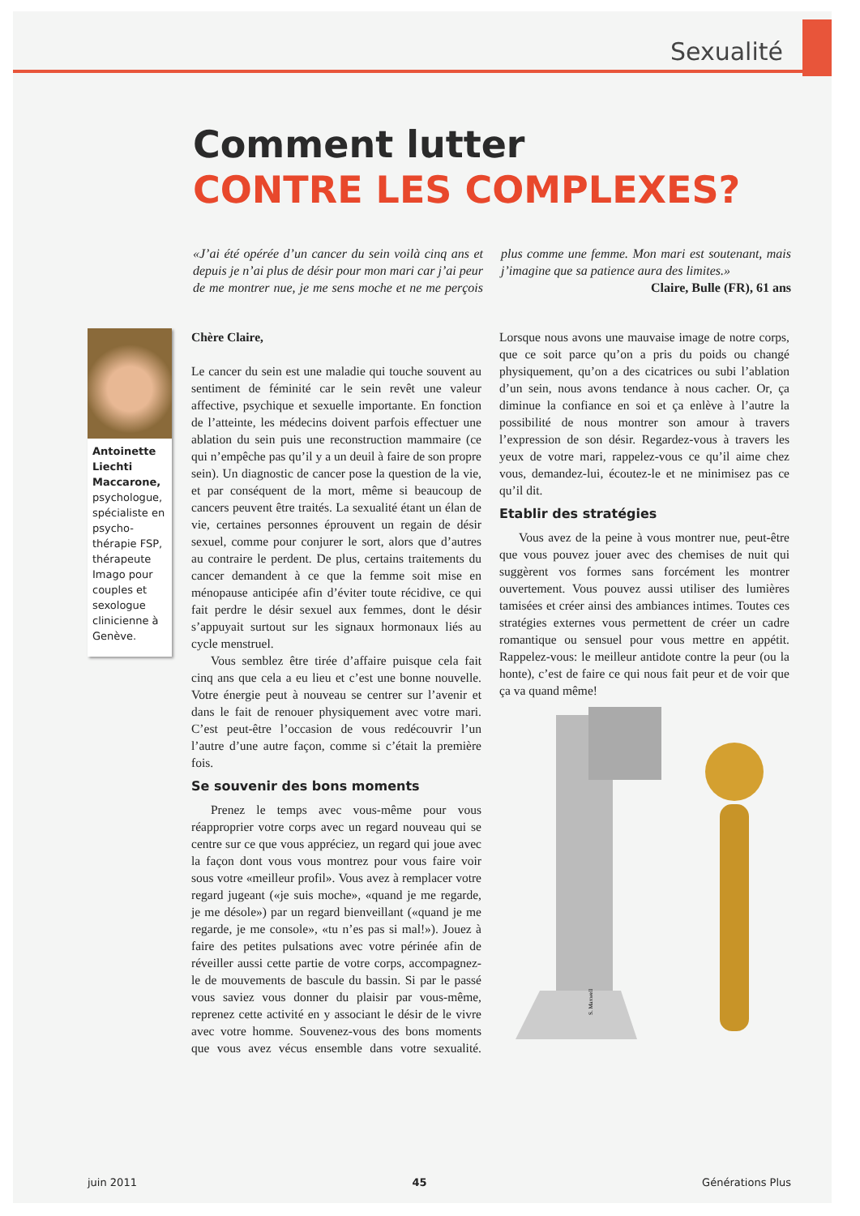Sexualité
Comment lutter
CONTRE LES COMPLEXES?
«J’ai été opérée d’un cancer du sein voilà cinq ans et depuis je n’ai plus de désir pour mon mari car j’ai peur de me montrer nue, je me sens moche et ne me perçois plus comme une femme. Mon mari est soutenant, mais j’imagine que sa patience aura des limites.» Claire, Bulle (FR), 61 ans
Antoinette Liechti Maccarone, psychologue, spécialiste en psycho-thérapie FSP, thérapeute Imago pour couples et sexologue clinicienne à Genève.
Chère Claire,
Le cancer du sein est une maladie qui touche souvent au sentiment de féminité car le sein revêt une valeur affective, psychique et sexuelle importante. En fonction de l’atteinte, les médecins doivent parfois effectuer une ablation du sein puis une reconstruction mammaire (ce qui n’empêche pas qu’il y a un deuil à faire de son propre sein). Un diagnostic de cancer pose la question de la vie, et par conséquent de la mort, même si beaucoup de cancers peuvent être traités. La sexualité étant un élan de vie, certaines personnes éprouvent un regain de désir sexuel, comme pour conjurer le sort, alors que d’autres au contraire le perdent. De plus, certains traitements du cancer demandent à ce que la femme soit mise en ménopause anticipée afin d’éviter toute récidive, ce qui fait perdre le désir sexuel aux femmes, dont le désir s’appuyait surtout sur les signaux hormonaux liés au cycle menstruel.
Vous semblez être tirée d’affaire puisque cela fait cinq ans que cela a eu lieu et c’est une bonne nouvelle. Votre énergie peut à nouveau se centrer sur l’avenir et dans le fait de renouer physiquement avec votre mari. C’est peut-être l’occasion de vous redécouvrir l’un l’autre d’une autre façon, comme si c’était la première fois.
Se souvenir des bons moments
Prenez le temps avec vous-même pour vous réapproprier votre corps avec un regard nouveau qui se centre sur ce que vous appréciez, un regard qui joue avec la façon dont vous vous montrez pour vous faire voir sous votre «meilleur profil». Vous avez à remplacer votre regard jugeant («je suis moche», «quand je me regarde, je me désole») par un regard bienveillant («quand je me regarde, je me console», «tu n’es pas si mal!»). Jouez à faire des petites pulsations avec votre périnée afin de réveiller aussi cette partie de votre corps, accompagnez-le de mouvements de bascule du bassin. Si par le passé vous saviez vous donner du plaisir par vous-même, reprenez cette activité en y associant le désir de le vivre avec votre homme. Souvenez-vous des bons moments que vous avez vécus ensemble dans votre sexualité. Lorsque nous avons une mauvaise image de notre corps, que ce soit parce qu’on a pris du poids ou changé physiquement, qu’on a des cicatrices ou subi l’ablation d’un sein, nous avons tendance à nous cacher. Or, ça diminue la confiance en soi et ça enlève à l’autre la possibilité de nous montrer son amour à travers l’expression de son désir. Regardez-vous à travers les yeux de votre mari, rappelez-vous ce qu’il aime chez vous, demandez-lui, écoutez-le et ne minimisez pas ce qu’il dit.
Etablir des stratégies
Vous avez de la peine à vous montrer nue, peut-être que vous pouvez jouer avec des chemises de nuit qui suggèrent vos formes sans forcément les montrer ouvertement. Vous pouvez aussi utiliser des lumières tamisées et créer ainsi des ambiances intimes. Toutes ces stratégies externes vous permettent de créer un cadre romantique ou sensuel pour vous mettre en appétit. Rappelez-vous: le meilleur antidote contre la peur (ou la honte), c’est de faire ce qui nous fait peur et de voir que ça va quand même!
S. Maxwell
juin 2011 45 Générations Plus